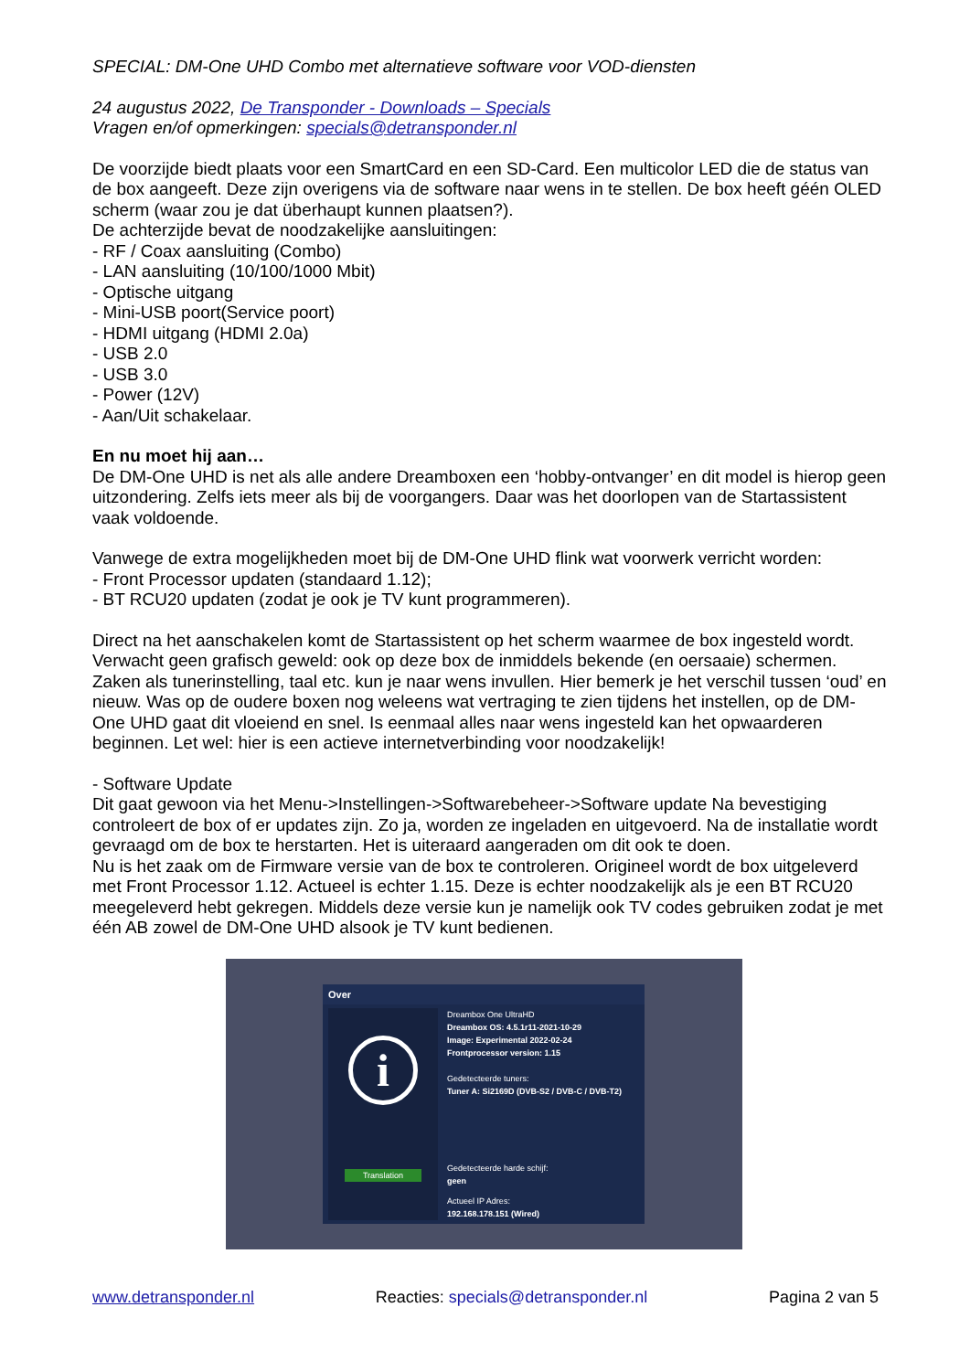SPECIAL: DM-One UHD Combo met alternatieve software voor VOD-diensten
24 augustus 2022, De Transponder - Downloads – Specials
Vragen en/of opmerkingen: specials@detransponder.nl
De voorzijde biedt plaats voor een SmartCard en een SD-Card. Een multicolor LED die de status van de box aangeeft. Deze zijn overigens via de software naar wens in te stellen. De box heeft géén OLED scherm (waar zou je dat überhaupt kunnen plaatsen?).
De achterzijde bevat de noodzakelijke aansluitingen:
- RF / Coax aansluiting (Combo)
- LAN aansluiting (10/100/1000 Mbit)
- Optische uitgang
- Mini-USB poort(Service poort)
- HDMI uitgang (HDMI 2.0a)
- USB 2.0
- USB 3.0
- Power (12V)
- Aan/Uit schakelaar.
En nu moet hij aan…
De DM-One UHD is net als alle andere Dreamboxen een ‘hobby-ontvanger’ en dit model is hierop geen uitzondering. Zelfs iets meer als bij de voorgangers. Daar was het doorlopen van de Startassistent vaak voldoende.
Vanwege de extra mogelijkheden moet bij de DM-One UHD flink wat voorwerk verricht worden:
- Front Processor updaten (standaard 1.12);
- BT RCU20 updaten (zodat je ook je TV kunt programmeren).
Direct na het aanschakelen komt de Startassistent op het scherm waarmee de box ingesteld wordt. Verwacht geen grafisch geweld: ook op deze box de inmiddels bekende (en oersaaie) schermen. Zaken als tunerinstelling, taal etc. kun je naar wens invullen. Hier bemerk je het verschil tussen ‘oud’ en nieuw. Was op de oudere boxen nog weleens wat vertraging te zien tijdens het instellen, op de DM-One UHD gaat dit vloeiend en snel. Is eenmaal alles naar wens ingesteld kan het opwaarderen beginnen. Let wel: hier is een actieve internetverbinding voor noodzakelijk!
- Software Update
Dit gaat gewoon via het Menu->Instellingen->Softwarebeheer->Software update Na bevestiging controleert de box of er updates zijn. Zo ja, worden ze ingeladen en uitgevoerd. Na de installatie wordt gevraagd om de box te herstarten. Het is uiteraard aangeraden om dit ook te doen.
Nu is het zaak om de Firmware versie van de box te controleren. Origineel wordt de box uitgeleverd met Front Processor 1.12. Actueel is echter 1.15. Deze is echter noodzakelijk als je een BT RCU20 meegeleverd hebt gekregen. Middels deze versie kun je namelijk ook TV codes gebruiken zodat je met één AB zowel de DM-One UHD alsook je TV kunt bedienen.
Over
i
Translation
Dreambox One UltraHD
Dreambox OS: 4.5.1r11-2021-10-29
Image: Experimental 2022-02-24
Frontprocessor version: 1.15
Gedetecteerde tuners:
Tuner A: Si2169D (DVB-S2 / DVB-C / DVB-T2)
Gedetecteerde harde schijf:
geen
Actueel IP Adres:
192.168.178.151 (Wired)
www.detransponder.nl Reacties: specials@detransponder.nl Pagina 2 van 5